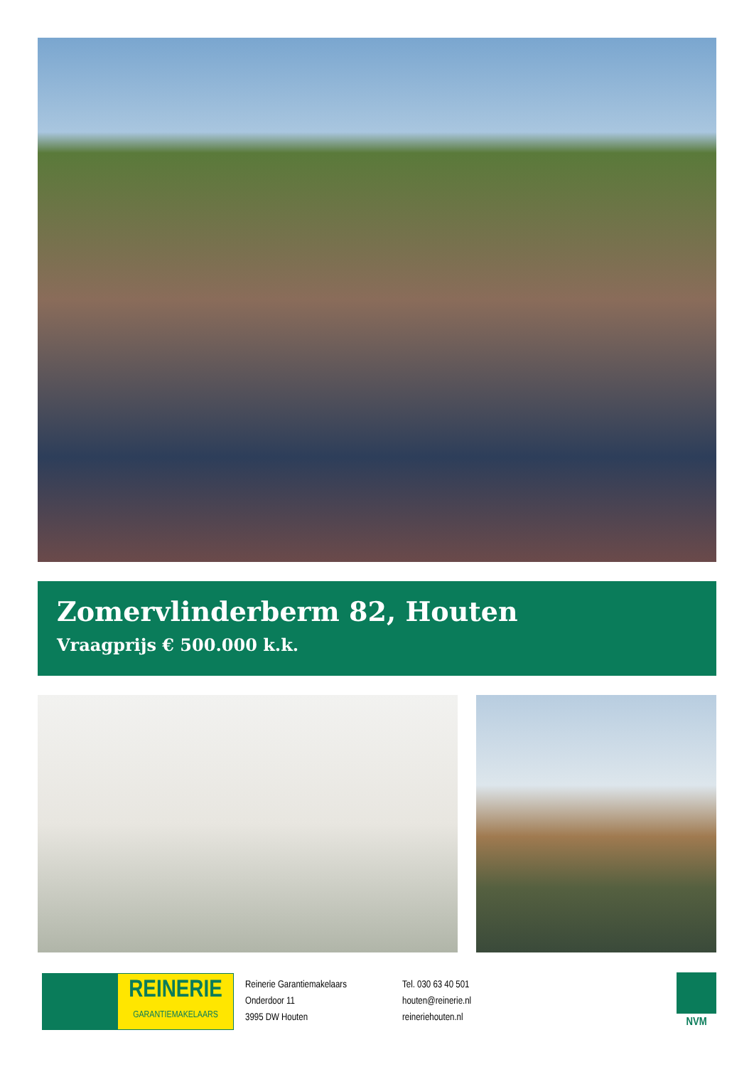Zomervlinderberm 82, Houten
Vraagprijs € 500.000 k.k.
REINERIE
GARANTIEMAKELAARS
Reinerie Garantiemakelaars
Onderdoor 11
3995 DW Houten
Tel. 030 63 40 501
houten@reinerie.nl
reineriehouten.nl
NVM